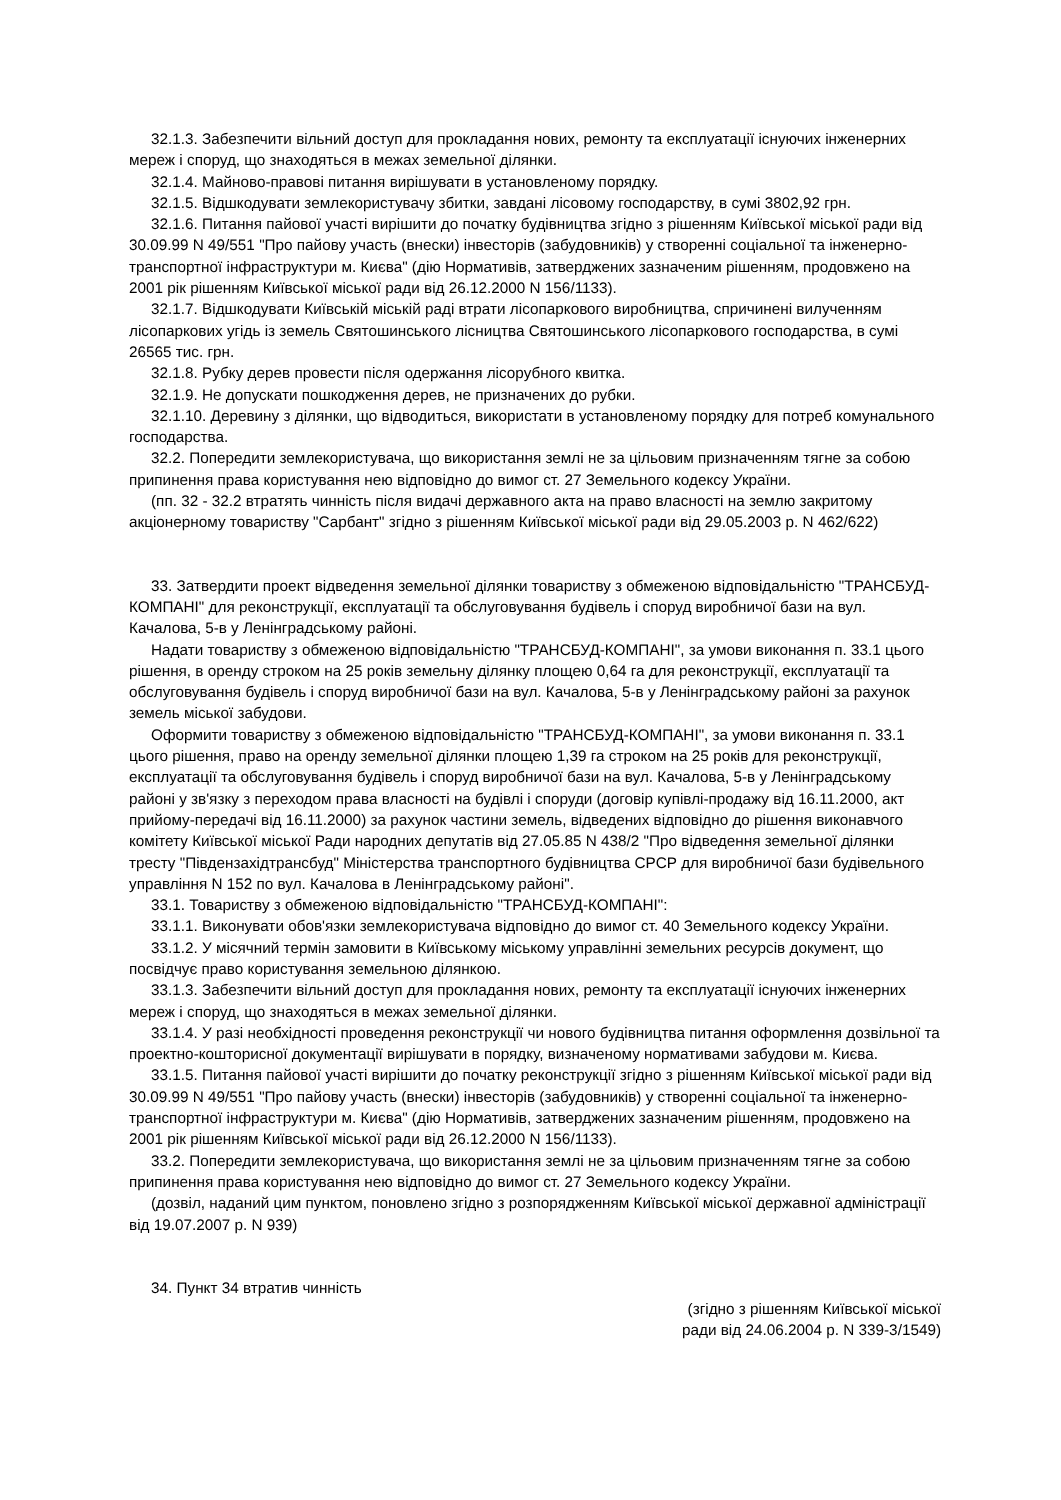32.1.3. Забезпечити вільний доступ для прокладання нових, ремонту та експлуатації існуючих інженерних мереж і споруд, що знаходяться в межах земельної ділянки.
32.1.4. Майново-правові питання вирішувати в установленому порядку.
32.1.5. Відшкодувати землекористувачу збитки, завдані лісовому господарству, в сумі 3802,92 грн.
32.1.6. Питання пайової участі вирішити до початку будівництва згідно з рішенням Київської міської ради від 30.09.99 N 49/551 "Про пайову участь (внески) інвесторів (забудовників) у створенні соціальної та інженерно-транспортної інфраструктури м. Києва" (дію Нормативів, затверджених зазначеним рішенням, продовжено на 2001 рік рішенням Київської міської ради від 26.12.2000 N 156/1133).
32.1.7. Відшкодувати Київській міській раді втрати лісопаркового виробництва, спричинені вилученням лісопаркових угідь із земель Святошинського лісництва Святошинського лісопаркового господарства, в сумі 26565 тис. грн.
32.1.8. Рубку дерев провести після одержання лісорубного квитка.
32.1.9. Не допускати пошкодження дерев, не призначених до рубки.
32.1.10. Деревину з ділянки, що відводиться, використати в установленому порядку для потреб комунального господарства.
32.2. Попередити землекористувача, що використання землі не за цільовим призначенням тягне за собою припинення права користування нею відповідно до вимог ст. 27 Земельного кодексу України.
(пп. 32 - 32.2 втратять чинність після видачі державного акта на право власності на землю закритому акціонерному товариству "Сарбант" згідно з рішенням Київської міської ради від 29.05.2003 р. N 462/622)
33. Затвердити проект відведення земельної ділянки товариству з обмеженою відповідальністю "ТРАНСБУД-КОМПАНІ" для реконструкції, експлуатації та обслуговування будівель і споруд виробничої бази на вул. Качалова, 5-в у Ленінградському районі.
Надати товариству з обмеженою відповідальністю "ТРАНСБУД-КОМПАНІ", за умови виконання п. 33.1 цього рішення, в оренду строком на 25 років земельну ділянку площею 0,64 га для реконструкції, експлуатації та обслуговування будівель і споруд виробничої бази на вул. Качалова, 5-в у Ленінградському районі за рахунок земель міської забудови.
Оформити товариству з обмеженою відповідальністю "ТРАНСБУД-КОМПАНІ", за умови виконання п. 33.1 цього рішення, право на оренду земельної ділянки площею 1,39 га строком на 25 років для реконструкції, експлуатації та обслуговування будівель і споруд виробничої бази на вул. Качалова, 5-в у Ленінградському районі у зв'язку з переходом права власності на будівлі і споруди (договір купівлі-продажу від 16.11.2000, акт прийому-передачі від 16.11.2000) за рахунок частини земель, відведених відповідно до рішення виконавчого комітету Київської міської Ради народних депутатів від 27.05.85 N 438/2 "Про відведення земельної ділянки тресту "Південзахідтрансбуд" Міністерства транспортного будівництва СРСР для виробничої бази будівельного управління N 152 по вул. Качалова в Ленінградському районі".
33.1. Товариству з обмеженою відповідальністю "ТРАНСБУД-КОМПАНІ":
33.1.1. Виконувати обов'язки землекористувача відповідно до вимог ст. 40 Земельного кодексу України.
33.1.2. У місячний термін замовити в Київському міському управлінні земельних ресурсів документ, що посвідчує право користування земельною ділянкою.
33.1.3. Забезпечити вільний доступ для прокладання нових, ремонту та експлуатації існуючих інженерних мереж і споруд, що знаходяться в межах земельної ділянки.
33.1.4. У разі необхідності проведення реконструкції чи нового будівництва питання оформлення дозвільної та проектно-кошторисної документації вирішувати в порядку, визначеному нормативами забудови м. Києва.
33.1.5. Питання пайової участі вирішити до початку реконструкції згідно з рішенням Київської міської ради від 30.09.99 N 49/551 "Про пайову участь (внески) інвесторів (забудовників) у створенні соціальної та інженерно-транспортної інфраструктури м. Києва" (дію Нормативів, затверджених зазначеним рішенням, продовжено на 2001 рік рішенням Київської міської ради від 26.12.2000 N 156/1133).
33.2. Попередити землекористувача, що використання землі не за цільовим призначенням тягне за собою припинення права користування нею відповідно до вимог ст. 27 Земельного кодексу України.
(дозвіл, наданий цим пунктом, поновлено згідно з розпорядженням Київської міської державної адміністрації від 19.07.2007 р. N 939)
34. Пункт 34 втратив чинність
(згідно з рішенням Київської міської
ради від 24.06.2004 р. N 339-3/1549)